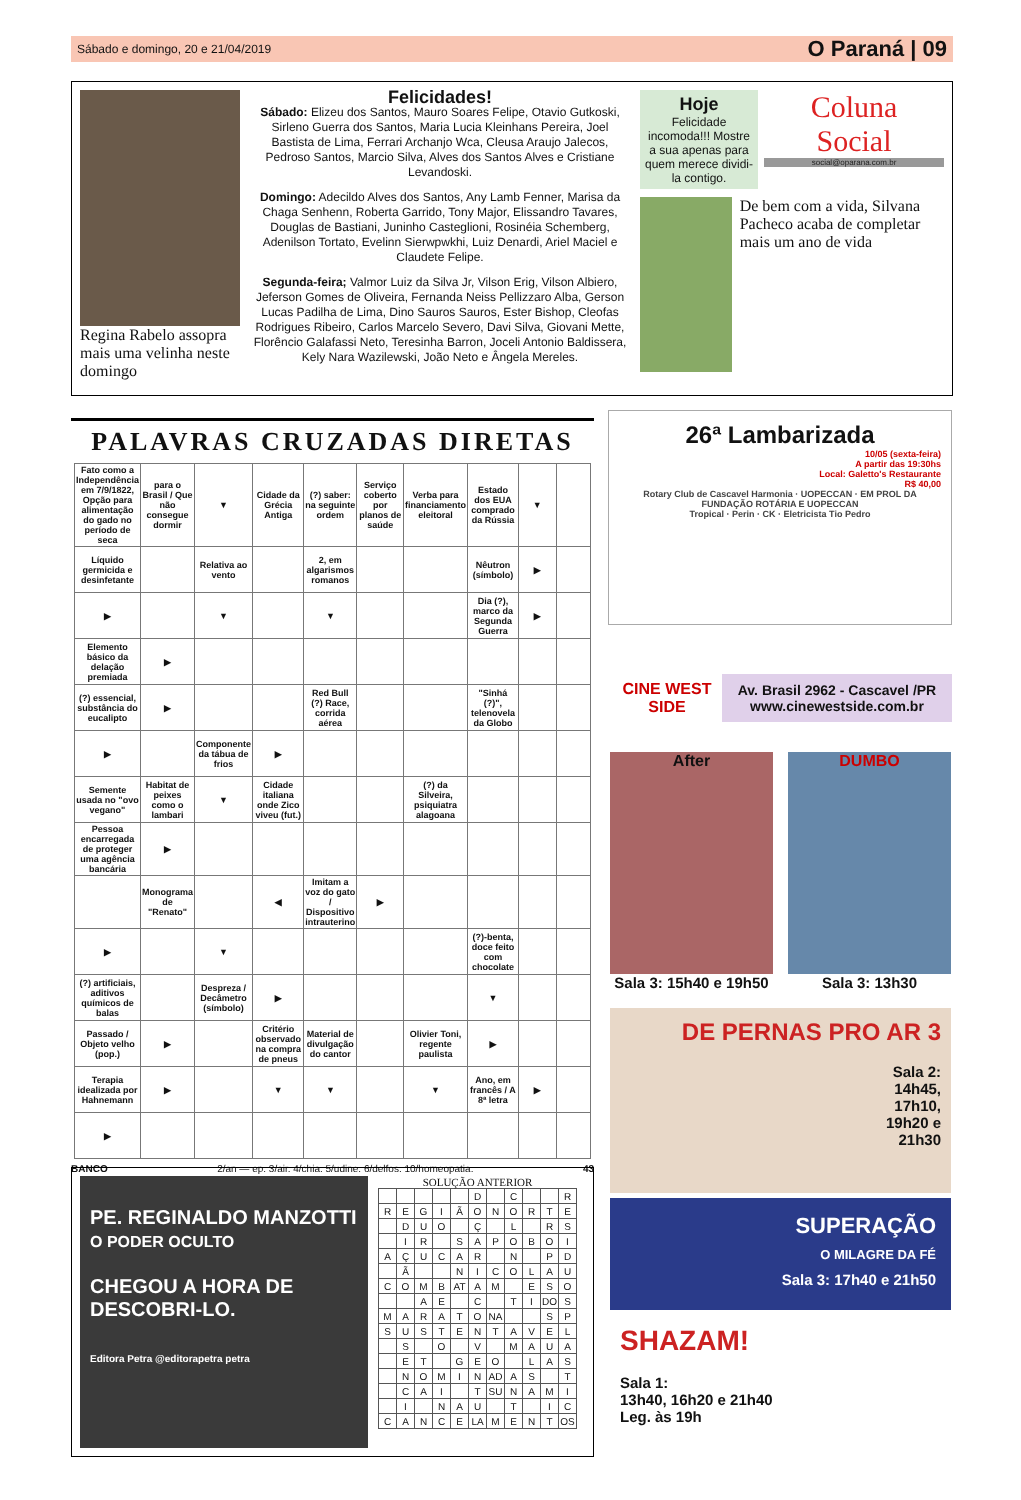Sábado e domingo, 20 e 21/04/2019 O Paraná | 09
Regina Rabelo assopra mais uma velinha neste domingo
Felicidades!
Sábado: Elizeu dos Santos, Mauro Soares Felipe, Otavio Gutkoski, Sirleno Guerra dos Santos, Maria Lucia Kleinhans Pereira, Joel Bastista de Lima, Ferrari Archanjo Wca, Cleusa Araujo Jalecos, Pedroso Santos, Marcio Silva, Alves dos Santos Alves e Cristiane Levandoski.
Domingo: Adecildo Alves dos Santos, Any Lamb Fenner, Marisa da Chaga Senhenn, Roberta Garrido, Tony Major, Elissandro Tavares, Douglas de Bastiani, Juninho Casteglioni, Rosinéia Schemberg, Adenilson Tortato, Evelinn Sierwpwkhi, Luiz Denardi, Ariel Maciel e Claudete Felipe.
Segunda-feira; Valmor Luiz da Silva Jr, Vilson Erig, Vilson Albiero, Jeferson Gomes de Oliveira, Fernanda Neiss Pellizzaro Alba, Gerson Lucas Padilha de Lima, Dino Sauros Sauros, Ester Bishop, Cleofas Rodrigues Ribeiro, Carlos Marcelo Severo, Davi Silva, Giovani Mette, Florêncio Galafassi Neto, Teresinha Barron, Joceli Antonio Baldissera, Kely Nara Wazilewski, João Neto e Ângela Mereles.
Hoje
Felicidade incomoda!!! Mostre a sua apenas para quem merece dividi-la contigo.
Coluna
Social
social@oparana.com.br
De bem com a vida, Silvana Pacheco acaba de completar mais um ano de vida
PALAVRAS CRUZADAS DIRETAS
| Fato como a Independência em 7/9/1822, Opção para alimentação do gado no período de seca | para o Brasil / Que não consegue dormir | ▼ | Cidade da Grécia Antiga | (?) saber: na seguinte ordem | Serviço coberto por planos de saúde | Verba para financiamento eleitoral | Estado dos EUA comprado da Rússia | ▼ | |
| Líquido germicida e desinfetante | | Relativa ao vento | | 2, em algarismos romanos | | | Nêutron (símbolo) | ▶ | |
| ▶ | | ▼ | | ▼ | | | Dia (?), marco da Segunda Guerra | ▶ | |
| Elemento básico da delação premiada | ▶ | | | | | | | | |
| (?) essencial, substância do eucalipto | ▶ | | | Red Bull (?) Race, corrida aérea | | | "Sinhá (?)", telenovela da Globo | | |
| ▶ | | Componente da tábua de frios | ▶ | | | | | | |
| Semente usada no "ovo vegano" | Habitat de peixes como o lambari | ▼ | Cidade italiana onde Zico viveu (fut.) | | | (?) da Silveira, psiquiatra alagoana | | | |
| Pessoa encarregada de proteger uma agência bancária | ▶ | | | | | | | | |
| | Monograma de "Renato" | | ◀ | Imitam a voz do gato / Dispositivo intrauterino | ▶ | | | | |
| ▶ | | ▼ | | | | | (?)-benta, doce feito com chocolate | | |
| (?) artificiais, aditivos químicos de balas | | Despreza / Decâmetro (símbolo) | ▶ | | | | ▼ | | |
| Passado / Objeto velho (pop.) | ▶ | | Critério observado na compra de pneus | Material de divulgação do cantor | | Olivier Toni, regente paulista | ▶ | | |
| Terapia idealizada por Hahnemann | ▶ | | ▼ | ▼ | | ▼ | Ano, em francês / A 8ª letra | ▶ | |
| ▶ | | | | | | | | | |
BANCO 2/an — ep. 3/air. 4/chia. 5/udine. 6/delfos. 10/homeopatia. 43
PE. REGINALDO MANZOTTI
O PODER OCULTO
CHEGOU A HORA DE DESCOBRI-LO.
Editora Petra @editorapetra petra
SOLUÇÃO ANTERIOR
| | | | | | D | | C | | | R |
| R | E | G | I | Ã | O | N | O | R | T | E |
| | D | U | O | | Ç | | L | | R | S |
| | I | R | | S | A | P | O | B | O | I |
| A | Ç | U | C | A | R | | N | | P | D |
| | Ã | | | N | I | C | O | L | A | U |
| C | O | M | B | AT | A | M | | E | S | O |
| | | A | E | | C | | T | I | DO | S |
| M | A | R | A | T | O | NA | | | S | P |
| S | U | S | T | E | N | T | A | V | E | L |
| | S | | O | | V | | M | A | U | A |
| | E | T | | G | E | O | | L | A | S |
| | N | O | M | I | N | AD | A | S | | T |
| | C | A | I | | T | SU | N | A | M | I |
| | I | | N | A | U | | T | | I | C |
| C | A | N | C | E | LA | M | E | N | T | OS |
26ª Lambarizada
10/05 (sexta-feira)
A partir das 19:30hs
Local: Galetto's Restaurante
R$ 40,00
Rotary Club de Cascavel Harmonia · UOPECCAN · EM PROL DA FUNDAÇÃO ROTÁRIA E UOPECCAN
Tropical · Perin · CK · Eletricista Tio Pedro
CINE WEST SIDE
Av. Brasil 2962 - Cascavel /PR
www.cinewestside.com.br
After
Sala 3: 15h40 e 19h50
DUMBO
Sala 3: 13h30
DE PERNAS PRO AR 3
Sala 2:
14h45,
17h10,
19h20 e
21h30
SUPERAÇÃO
O MILAGRE DA FÉ
Sala 3: 17h40 e 21h50
SHAZAM!
Sala 1:
13h40, 16h20 e 21h40
Leg. às 19h